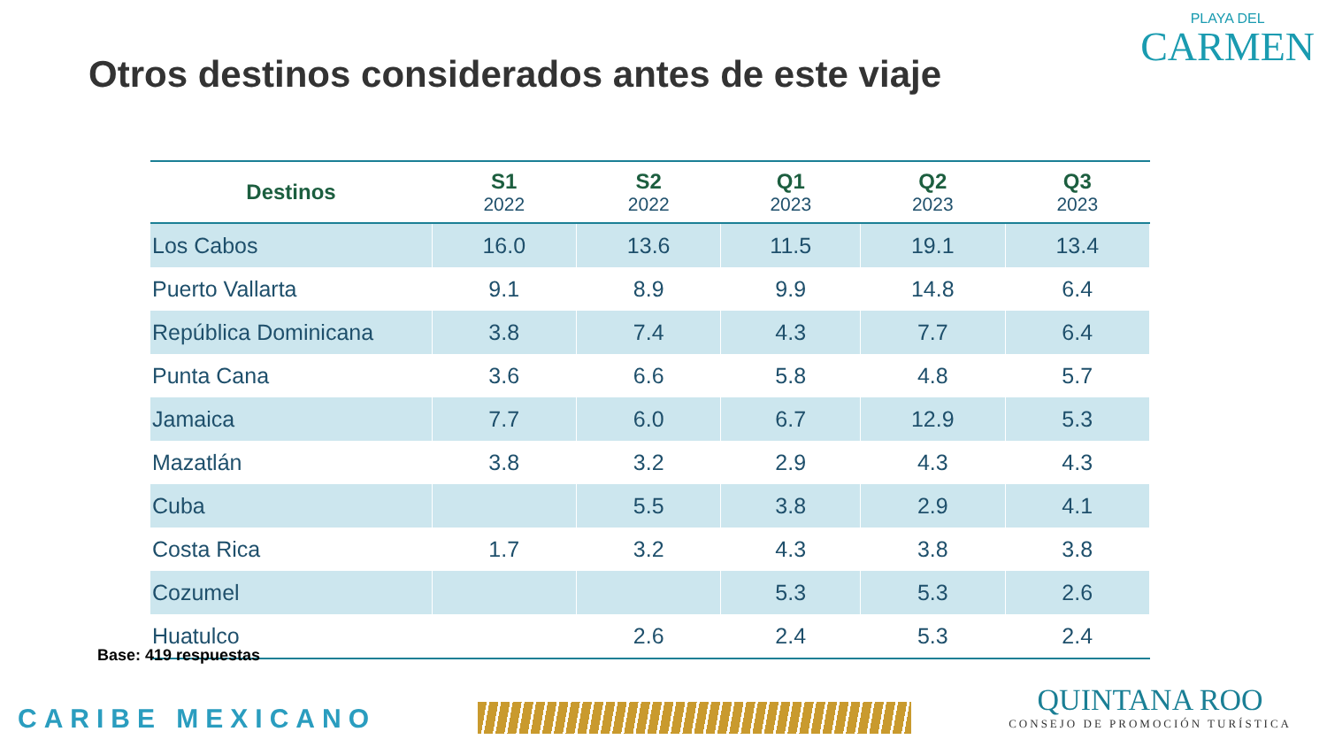Otros destinos considerados antes de este viaje
PLAYA DEL
CARMEN
| Destinos | S1 2022 | S2 2022 | Q1 2023 | Q2 2023 | Q3 2023 |
| --- | --- | --- | --- | --- | --- |
| Los Cabos | 16.0 | 13.6 | 11.5 | 19.1 | 13.4 |
| Puerto Vallarta | 9.1 | 8.9 | 9.9 | 14.8 | 6.4 |
| República Dominicana | 3.8 | 7.4 | 4.3 | 7.7 | 6.4 |
| Punta Cana | 3.6 | 6.6 | 5.8 | 4.8 | 5.7 |
| Jamaica | 7.7 | 6.0 | 6.7 | 12.9 | 5.3 |
| Mazatlán | 3.8 | 3.2 | 2.9 | 4.3 | 4.3 |
| Cuba | | 5.5 | 3.8 | 2.9 | 4.1 |
| Costa Rica | 1.7 | 3.2 | 4.3 | 3.8 | 3.8 |
| Cozumel | | | 5.3 | 5.3 | 2.6 |
| Huatulco | | 2.6 | 2.4 | 5.3 | 2.4 |
Base: 419 respuestas
CARIBE MEXICANO
QUINTANA ROO
CONSEJO DE PROMOCIÓN TURÍSTICA